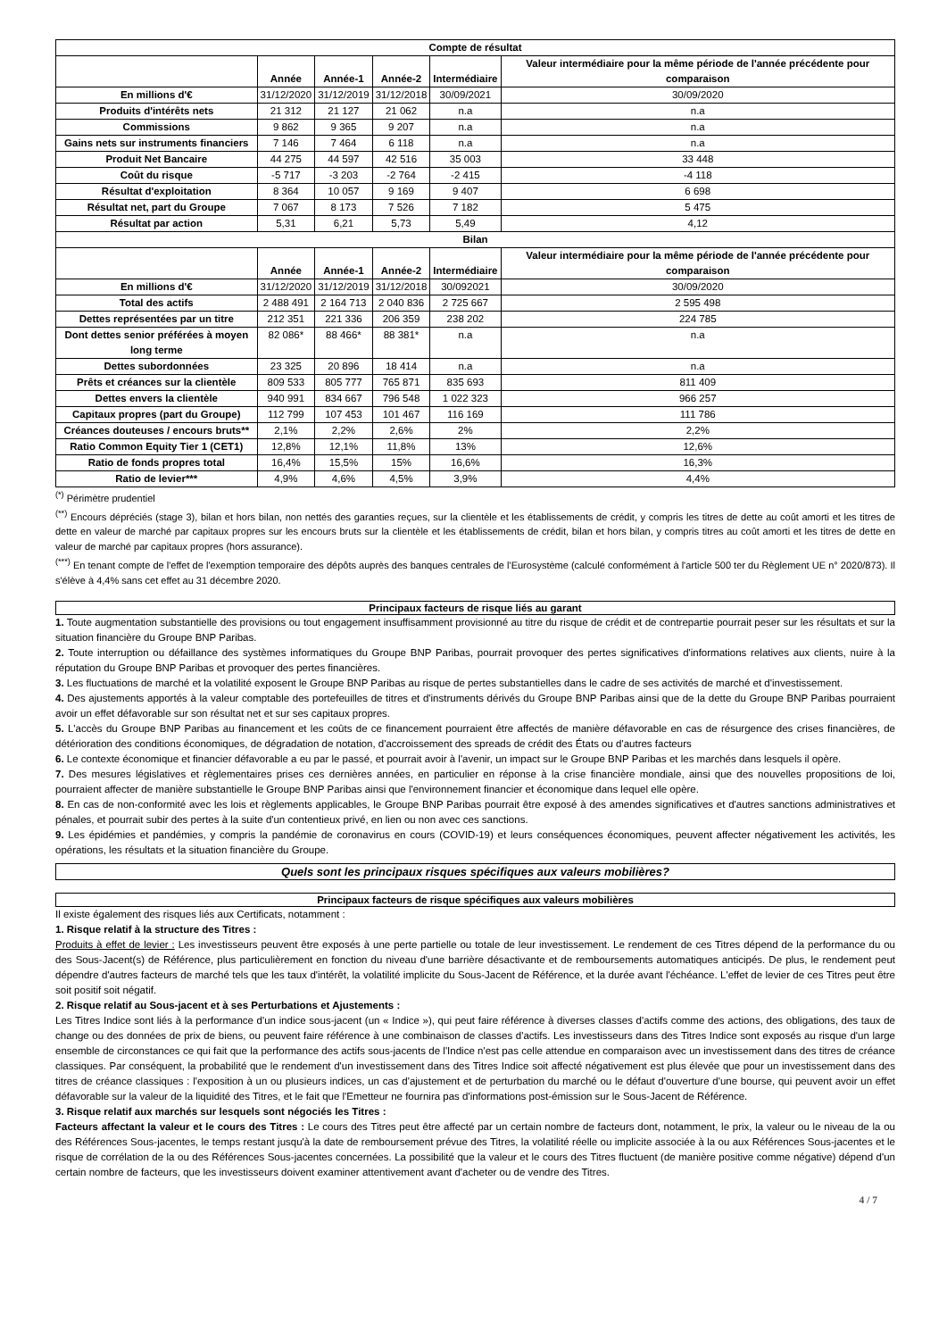| Compte de résultat | | | | | |
| --- | --- | --- | --- | --- | --- |
| | Année | Année-1 | Année-2 | Intermédiaire | Valeur intermédiaire pour la même période de l'année précédente pour comparaison |
| En millions d'€ | 31/12/2020 | 31/12/2019 | 31/12/2018 | 30/09/2021 | 30/09/2020 |
| Produits d'intérêts nets | 21 312 | 21 127 | 21 062 | n.a | n.a |
| Commissions | 9 862 | 9 365 | 9 207 | n.a | n.a |
| Gains nets sur instruments financiers | 7 146 | 7 464 | 6 118 | n.a | n.a |
| Produit Net Bancaire | 44 275 | 44 597 | 42 516 | 35 003 | 33 448 |
| Coût du risque | -5 717 | -3 203 | -2 764 | -2 415 | -4 118 |
| Résultat d'exploitation | 8 364 | 10 057 | 9 169 | 9 407 | 6 698 |
| Résultat net, part du Groupe | 7 067 | 8 173 | 7 526 | 7 182 | 5 475 |
| Résultat par action | 5,31 | 6,21 | 5,73 | 5,49 | 4,12 |
| Bilan | | | | | |
| | Année | Année-1 | Année-2 | Intermédiaire | Valeur intermédiaire pour la même période de l'année précédente pour comparaison |
| En millions d'€ | 31/12/2020 | 31/12/2019 | 31/12/2018 | 30/092021 | 30/09/2020 |
| Total des actifs | 2 488 491 | 2 164 713 | 2 040 836 | 2 725 667 | 2 595 498 |
| Dettes représentées par un titre | 212 351 | 221 336 | 206 359 | 238 202 | 224 785 |
| Dont dettes senior préférées à moyen long terme | 82 086* | 88 466* | 88 381* | n.a | n.a |
| Dettes subordonnées | 23 325 | 20 896 | 18 414 | n.a | n.a |
| Prêts et créances sur la clientèle | 809 533 | 805 777 | 765 871 | 835 693 | 811 409 |
| Dettes envers la clientèle | 940 991 | 834 667 | 796 548 | 1 022 323 | 966 257 |
| Capitaux propres (part du Groupe) | 112 799 | 107 453 | 101 467 | 116 169 | 111 786 |
| Créances douteuses / encours bruts** | 2,1% | 2,2% | 2,6% | 2% | 2,2% |
| Ratio Common Equity Tier 1 (CET1) | 12,8% | 12,1% | 11,8% | 13% | 12,6% |
| Ratio de fonds propres total | 16,4% | 15,5% | 15% | 16,6% | 16,3% |
| Ratio de levier*** | 4,9% | 4,6% | 4,5% | 3,9% | 4,4% |
<sup>(*)</sup> Périmètre prudentiel
<sup>(**)</sup> Encours dépréciés (stage 3), bilan et hors bilan, non nettés des garanties reçues, sur la clientèle et les établissements de crédit, y compris les titres de dette au coût amorti et les titres de dette en valeur de marché par capitaux propres sur les encours bruts sur la clientèle et les établissements de crédit, bilan et hors bilan, y compris titres au coût amorti et les titres de dette en valeur de marché par capitaux propres (hors assurance).
<sup>(***)</sup> En tenant compte de l'effet de l'exemption temporaire des dépôts auprès des banques centrales de l'Eurosystème (calculé conformément à l'article 500 ter du Règlement UE n° 2020/873). Il s'élève à 4,4% sans cet effet au 31 décembre 2020.
Principaux facteurs de risque liés au garant
1. Toute augmentation substantielle des provisions ou tout engagement insuffisamment provisionné au titre du risque de crédit et de contrepartie pourrait peser sur les résultats et sur la situation financière du Groupe BNP Paribas.
2. Toute interruption ou défaillance des systèmes informatiques du Groupe BNP Paribas, pourrait provoquer des pertes significatives d'informations relatives aux clients, nuire à la réputation du Groupe BNP Paribas et provoquer des pertes financières.
3. Les fluctuations de marché et la volatilité exposent le Groupe BNP Paribas au risque de pertes substantielles dans le cadre de ses activités de marché et d'investissement.
4. Des ajustements apportés à la valeur comptable des portefeuilles de titres et d'instruments dérivés du Groupe BNP Paribas ainsi que de la dette du Groupe BNP Paribas pourraient avoir un effet défavorable sur son résultat net et sur ses capitaux propres.
5. L'accès du Groupe BNP Paribas au financement et les coûts de ce financement pourraient être affectés de manière défavorable en cas de résurgence des crises financières, de détérioration des conditions économiques, de dégradation de notation, d'accroissement des spreads de crédit des États ou d'autres facteurs
6. Le contexte économique et financier défavorable a eu par le passé, et pourrait avoir à l'avenir, un impact sur le Groupe BNP Paribas et les marchés dans lesquels il opère.
7. Des mesures législatives et règlementaires prises ces dernières années, en particulier en réponse à la crise financière mondiale, ainsi que des nouvelles propositions de loi, pourraient affecter de manière substantielle le Groupe BNP Paribas ainsi que l'environnement financier et économique dans lequel elle opère.
8. En cas de non-conformité avec les lois et règlements applicables, le Groupe BNP Paribas pourrait être exposé à des amendes significatives et d'autres sanctions administratives et pénales, et pourrait subir des pertes à la suite d'un contentieux privé, en lien ou non avec ces sanctions.
9. Les épidémies et pandémies, y compris la pandémie de coronavirus en cours (COVID-19) et leurs conséquences économiques, peuvent affecter négativement les activités, les opérations, les résultats et la situation financière du Groupe.
Quels sont les principaux risques spécifiques aux valeurs mobilières?
Principaux facteurs de risque spécifiques aux valeurs mobilières
Il existe également des risques liés aux Certificats, notamment :
1. Risque relatif à la structure des Titres :
Produits à effet de levier : Les investisseurs peuvent être exposés à une perte partielle ou totale de leur investissement. Le rendement de ces Titres dépend de la performance du ou des Sous-Jacent(s) de Référence, plus particulièrement en fonction du niveau d'une barrière désactivante et de remboursements automatiques anticipés. De plus, le rendement peut dépendre d'autres facteurs de marché tels que les taux d'intérêt, la volatilité implicite du Sous-Jacent de Référence, et la durée avant l'échéance. L'effet de levier de ces Titres peut être soit positif soit négatif.
2. Risque relatif au Sous-jacent et à ses Perturbations et Ajustements :
Les Titres Indice sont liés à la performance d'un indice sous-jacent (un « Indice »), qui peut faire référence à diverses classes d'actifs comme des actions, des obligations, des taux de change ou des données de prix de biens, ou peuvent faire référence à une combinaison de classes d'actifs. Les investisseurs dans des Titres Indice sont exposés au risque d'un large ensemble de circonstances ce qui fait que la performance des actifs sous-jacents de l'Indice n'est pas celle attendue en comparaison avec un investissement dans des titres de créance classiques. Par conséquent, la probabilité que le rendement d'un investissement dans des Titres Indice soit affecté négativement est plus élevée que pour un investissement dans des titres de créance classiques : l'exposition à un ou plusieurs indices, un cas d'ajustement et de perturbation du marché ou le défaut d'ouverture d'une bourse, qui peuvent avoir un effet défavorable sur la valeur de la liquidité des Titres, et le fait que l'Emetteur ne fournira pas d'informations post-émission sur le Sous-Jacent de Référence.
3. Risque relatif aux marchés sur lesquels sont négociés les Titres :
Facteurs affectant la valeur et le cours des Titres : Le cours des Titres peut être affecté par un certain nombre de facteurs dont, notamment, le prix, la valeur ou le niveau de la ou des Références Sous-jacentes, le temps restant jusqu'à la date de remboursement prévue des Titres, la volatilité réelle ou implicite associée à la ou aux Références Sous-jacentes et le risque de corrélation de la ou des Références Sous-jacentes concernées. La possibilité que la valeur et le cours des Titres fluctuent (de manière positive comme négative) dépend d'un certain nombre de facteurs, que les investisseurs doivent examiner attentivement avant d'acheter ou de vendre des Titres.
4 / 7